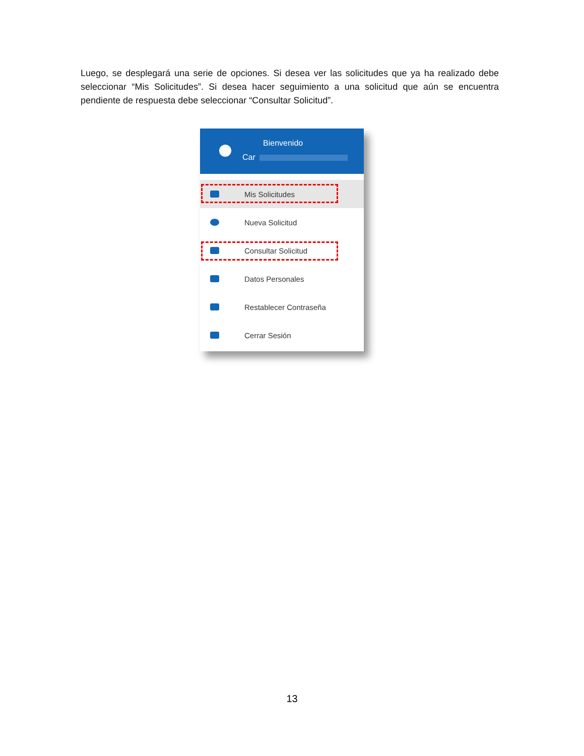Luego, se desplegará una serie de opciones. Si desea ver las solicitudes que ya ha realizado debe seleccionar “Mis Solicitudes”. Si desea hacer seguimiento a una solicitud que aún se encuentra pendiente de respuesta debe seleccionar “Consultar Solicitud”.
Bienvenido
Car
Mis Solicitudes
Nueva Solicitud
Consultar Solicitud
Datos Personales
Restablecer Contraseña
Cerrar Sesión
13